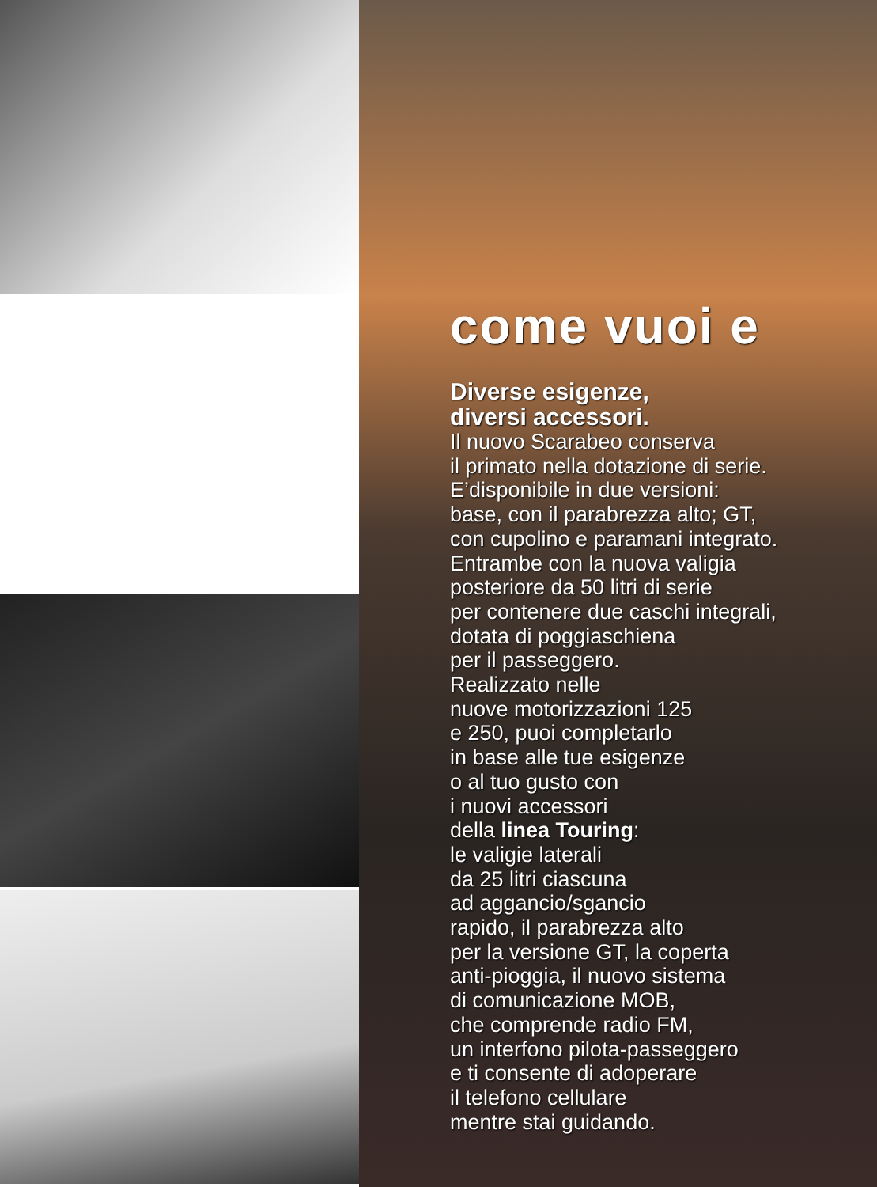come vuoi e
Diverse esigenze,
diversi accessori.
Il nuovo Scarabeo conserva
il primato nella dotazione di serie.
E’disponibile in due versioni:
base, con il parabrezza alto; GT,
con cupolino e paramani integrato.
Entrambe con la nuova valigia
posteriore da 50 litri di serie
per contenere due caschi integrali,
dotata di poggiaschiena
per il passeggero.
Realizzato nelle
nuove motorizzazioni 125
e 250, puoi completarlo
in base alle tue esigenze
o al tuo gusto con
i nuovi accessori
della linea Touring:
le valigie laterali
da 25 litri ciascuna
ad aggancio/sgancio
rapido, il parabrezza alto
per la versione GT, la coperta
anti-pioggia, il nuovo sistema
di comunicazione MOB,
che comprende radio FM,
un interfono pilota-passeggero
e ti consente di adoperare
il telefono cellulare
mentre stai guidando.